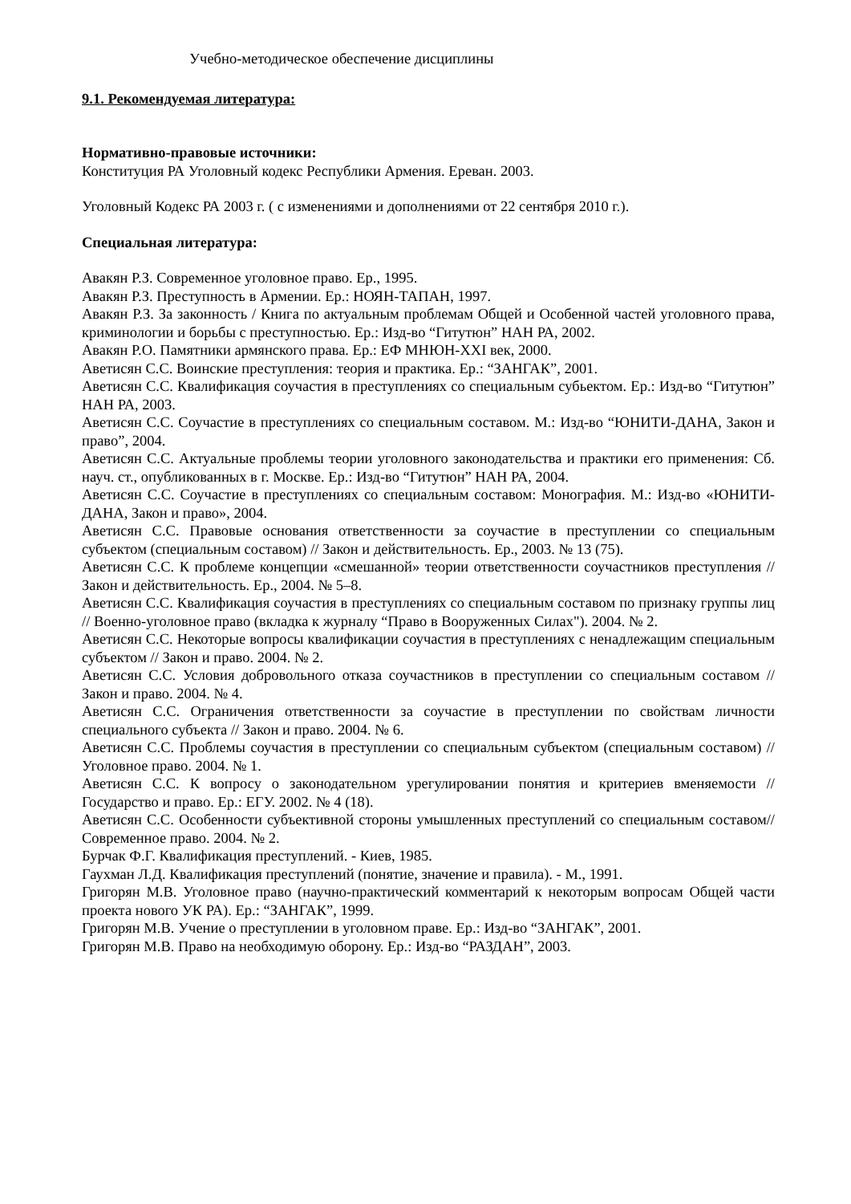Учебно-методическое обеспечение дисциплины
9.1. Рекомендуемая литература:
Нормативно-правовые источники:
Конституция РА Уголовный кодекс Республики Армения. Ереван. 2003.
Уголовный Кодекс РА 2003 г. ( с изменениями и дополнениями от 22 сентября 2010 г.).
Специальная литература:
Авакян Р.З. Современное уголовное право. Ер., 1995.
Авакян Р.З. Преступность в Армении. Ер.: НОЯН-ТАПАН, 1997.
Авакян Р.З. За законность / Книга по актуальным проблемам Общей и Особенной частей уголовного права, криминологии и борьбы с преступностью. Ер.: Изд-во “Гитутюн” НАН РА, 2002.
Авакян Р.О. Памятники армянского права. Ер.: ЕФ МНЮН-XXI век, 2000.
Аветисян С.С. Воинские преступления: теория и практика. Ер.: “ЗАНГАК”, 2001.
Аветисян С.С. Квалификация соучастия в преступлениях со специальным субьектом. Ер.: Изд-во “Гитутюн” НАН РА, 2003.
Аветисян С.С. Соучастие в преступлениях со специальным составом. М.: Изд-во “ЮНИТИ-ДАНА, Закон и право”, 2004.
Аветисян С.С. Актуальные проблемы теории уголовного законодательства и практики его применения: Сб. науч. ст., опубликованных в г. Москве. Ер.: Изд-во “Гитутюн” НАН РА, 2004.
Аветисян С.С. Соучастие в преступлениях со специальным составом: Монография. М.: Изд-во «ЮНИТИ-ДАНА, Закон и право», 2004.
Аветисян С.С. Правовые основания ответственности за соучастие в преступлении со специальным субъектом (специальным составом) // Закон и действительность. Ер., 2003. № 13 (75).
Аветисян С.С. К проблеме концепции «смешанной» теории ответственности соучастников преступления // Закон и действительность. Ер., 2004. № 5–8.
Аветисян С.С. Квалификация соучастия в преступлениях со специальным составом по признаку группы лиц // Военно-уголовное право (вкладка к журналу “Право в Вооруженных Силах"). 2004. № 2.
Аветисян С.С. Некоторые вопросы квалификации соучастия в преступлениях с ненадлежащим специальным субъектом // Закон и право. 2004. № 2.
Аветисян С.С. Условия добровольного отказа соучастников в преступлении со специальным составом // Закон и право. 2004. № 4.
Аветисян С.С. Ограничения ответственности за соучастие в преступлении по свойствам личности специального субъекта // Закон и право. 2004. № 6.
Аветисян С.С. Проблемы соучастия в преступлении со специальным субъектом (специальным составом) // Уголовное право. 2004. № 1.
Аветисян С.С. К вопросу о законодательном урегулировании понятия и критериев вменяемости // Государство и право. Ер.: ЕГУ. 2002. № 4 (18).
Аветисян С.С. Особенности субъективной стороны умышленных преступлений со специальным составом//Современное право. 2004. № 2.
Бурчак Ф.Г. Квалификация преступлений. - Киев, 1985.
Гаухман Л.Д. Квалификация преступлений (понятие, значение и правила). - М., 1991.
Григорян М.В. Уголовное право (научно-практический комментарий к некоторым вопросам Общей части проекта нового УК РА). Ер.: “ЗАНГАК”, 1999.
Григорян М.В. Учение о преступлении в уголовном праве. Ер.: Изд-во “ЗАНГАК”, 2001.
Григорян М.В. Право на необходимую оборону. Ер.: Изд-во “РАЗДАН”, 2003.